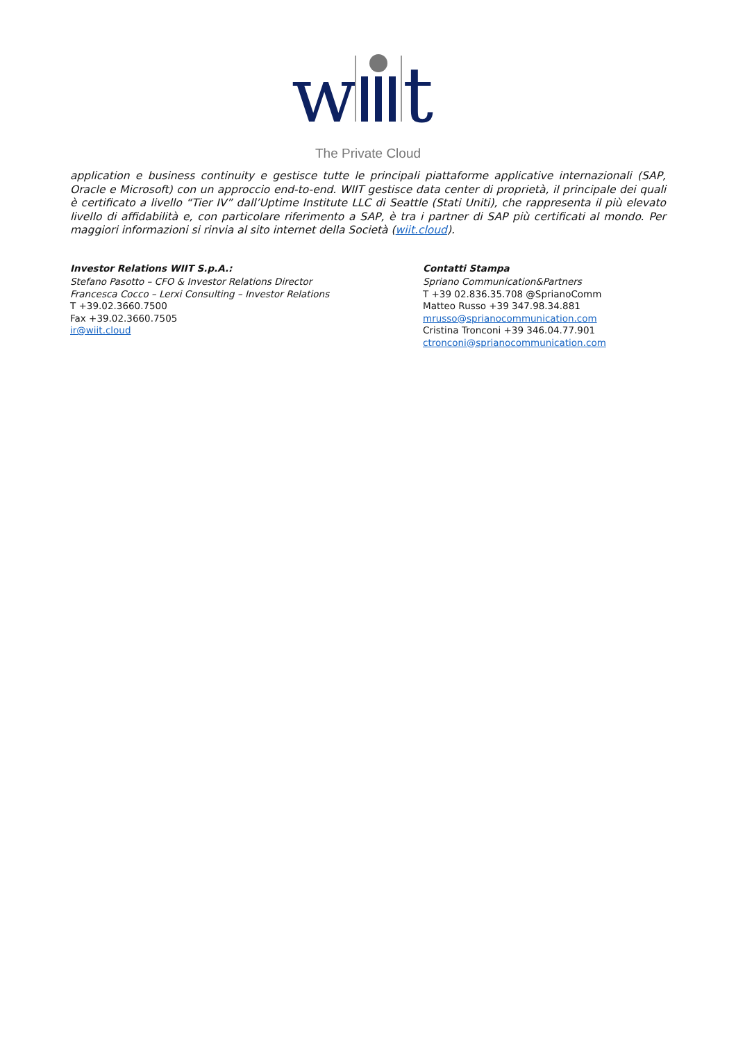w
t
The Private Cloud
application e business continuity e gestisce tutte le principali piattaforme applicative internazionali (SAP, Oracle e Microsoft) con un approccio end-to-end. WIIT gestisce data center di proprietà, il principale dei quali è certificato a livello “Tier IV” dall’Uptime Institute LLC di Seattle (Stati Uniti), che rappresenta il più elevato livello di affidabilità e, con particolare riferimento a SAP, è tra i partner di SAP più certificati al mondo. Per maggiori informazioni si rinvia al sito internet della Società (wiit.cloud).
Investor Relations WIIT S.p.A.:
Stefano Pasotto – CFO & Investor Relations Director
Francesca Cocco – Lerxi Consulting – Investor Relations
T +39.02.3660.7500
Fax +39.02.3660.7505
ir@wiit.cloud
Contatti Stampa
Spriano Communication&Partners
T +39 02.836.35.708 @SprianoComm
Matteo Russo +39 347.98.34.881
mrusso@sprianocommunication.com
Cristina Tronconi +39 346.04.77.901
ctronconi@sprianocommunication.com